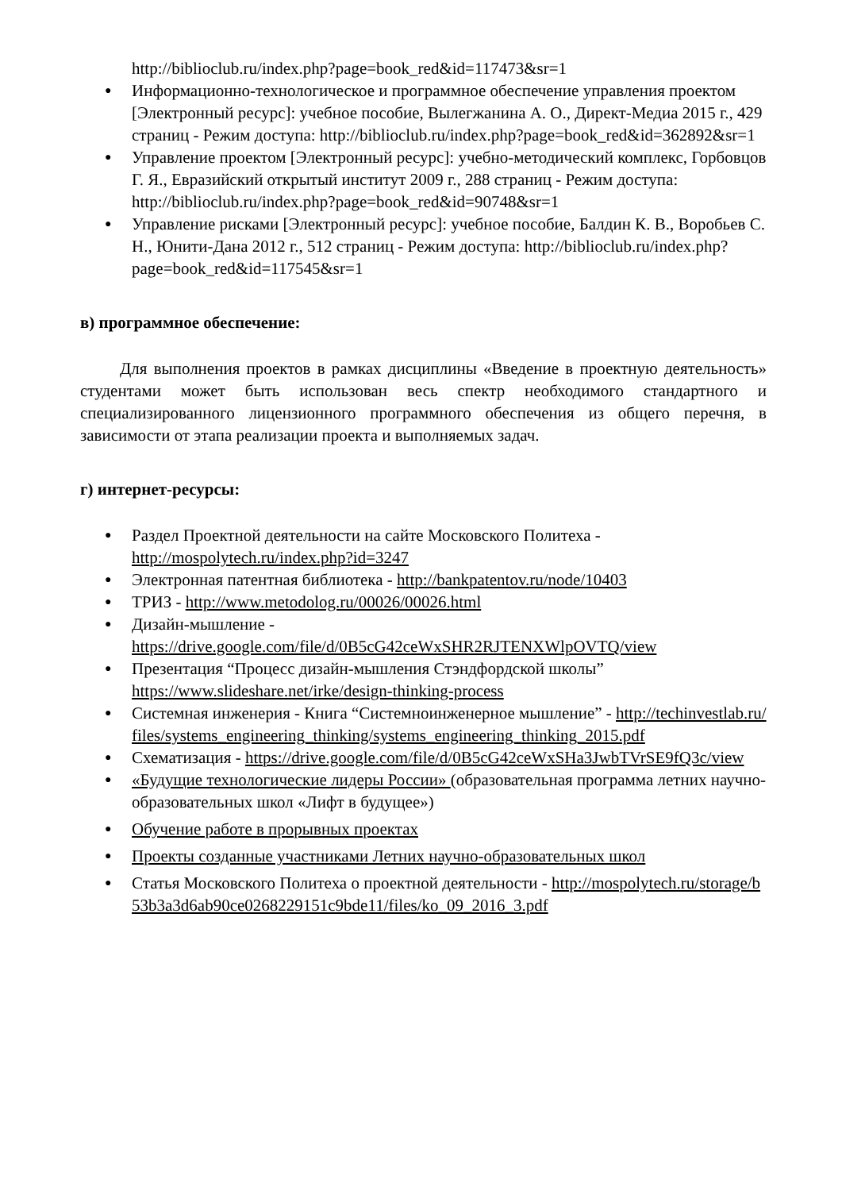http://biblioclub.ru/index.php?page=book_red&id=117473&sr=1
● Информационно-технологическое и программное обеспечение управления проектом [Электронный ресурс]: учебное пособие, Вылегжанина А. О., Директ-Медиа 2015 г., 429 страниц - Режим доступа: http://biblioclub.ru/index.php?page=book_red&id=362892&sr=1
● Управление проектом [Электронный ресурс]: учебно-методический комплекс, Горбовцов Г. Я., Евразийский открытый институт 2009 г., 288 страниц - Режим доступа: http://biblioclub.ru/index.php?page=book_red&id=90748&sr=1
● Управление рисками [Электронный ресурс]: учебное пособие, Балдин К. В., Воробьев С. Н., Юнити-Дана 2012 г., 512 страниц - Режим доступа: http://biblioclub.ru/index.php?page=book_red&id=117545&sr=1
в) программное обеспечение:
Для выполнения проектов в рамках дисциплины «Введение в проектную деятельность» студентами может быть использован весь спектр необходимого стандартного и специализированного лицензионного программного обеспечения из общего перечня, в зависимости от этапа реализации проекта и выполняемых задач.
г) интернет-ресурсы:
● Раздел Проектной деятельности на сайте Московского Политеха - http://mospolytech.ru/index.php?id=3247
● Электронная патентная библиотека - http://bankpatentov.ru/node/10403
● ТРИЗ - http://www.metodolog.ru/00026/00026.html
● Дизайн-мышление - https://drive.google.com/file/d/0B5cG42ceWxSHR2RJTENXWlpOVTQ/view
● Презентация “Процесс дизайн-мышления Стэндфордской школы” https://www.slideshare.net/irke/design-thinking-process
● Системная инженерия - Книга “Системноинженерное мышление” - http://techinvestlab.ru/files/systems_engineering_thinking/systems_engineering_thinking_2015.pdf
● Схематизация - https://drive.google.com/file/d/0B5cG42ceWxSHa3JwbTVrSE9fQ3c/view
● «Будущие технологические лидеры России» (образовательная программа летних научно-образовательных школ «Лифт в будущее»)
● Обучение работе в прорывных проектах
● Проекты созданные участниками Летних научно-образовательных школ
● Статья Московского Политеха о проектной деятельности - http://mospolytech.ru/storage/b53b3a3d6ab90ce0268229151c9bde11/files/ko_09_2016_3.pdf